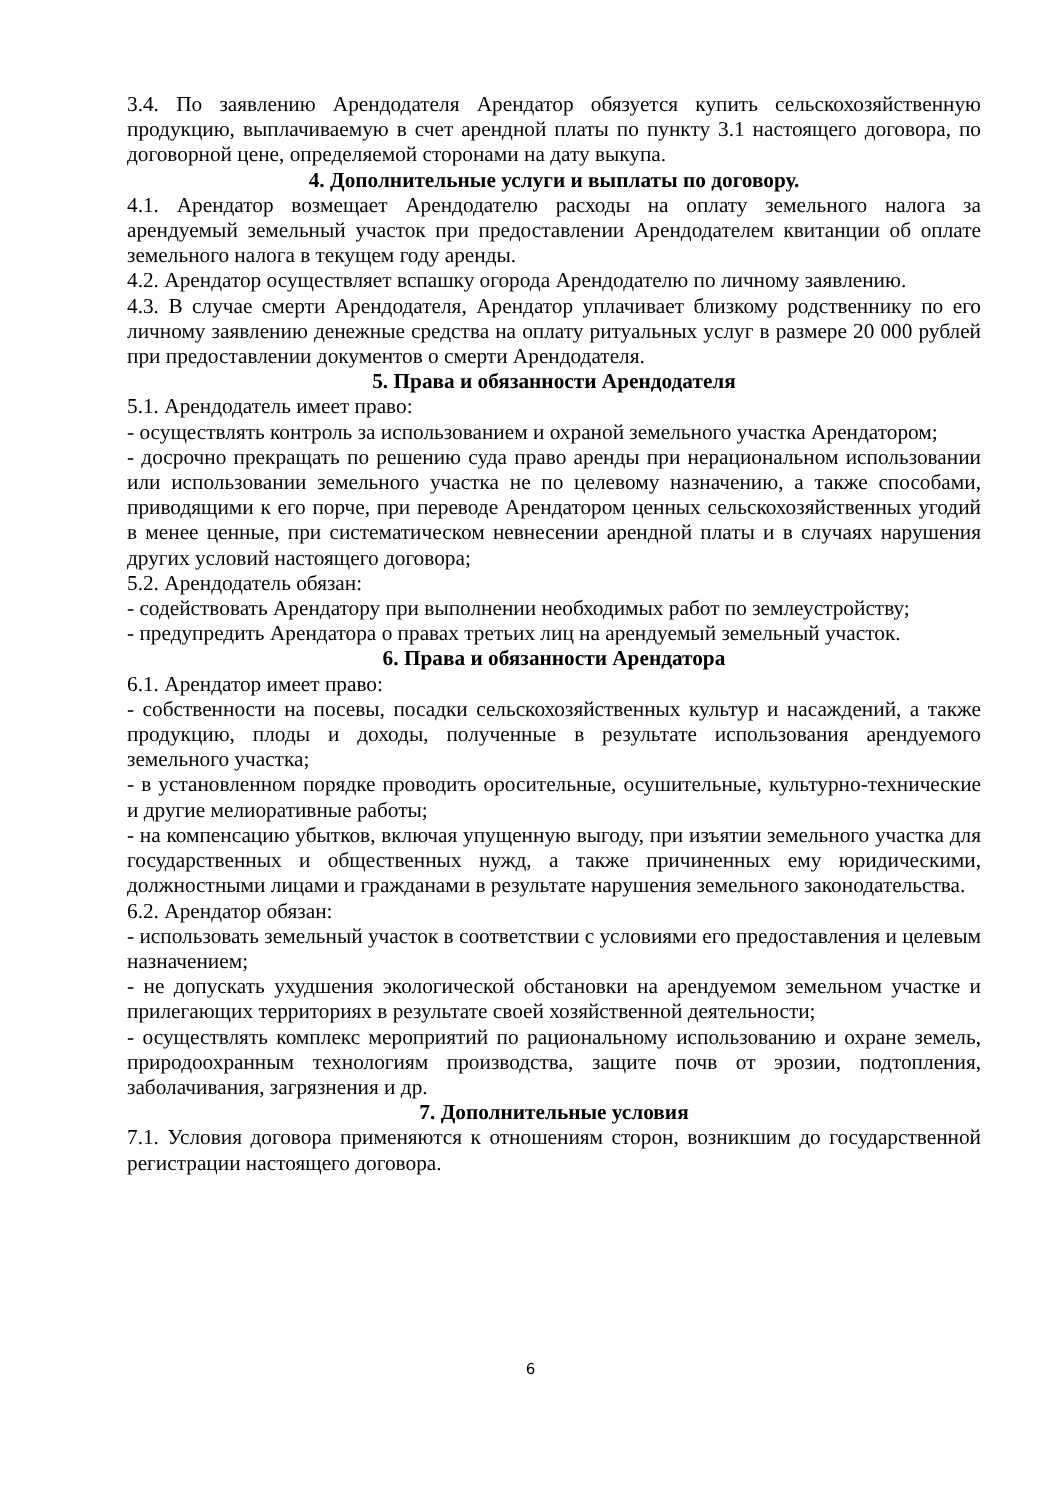3.4. По заявлению Арендодателя Арендатор обязуется купить сельскохозяйственную продукцию, выплачиваемую в счет арендной платы по пункту 3.1 настоящего договора, по договорной цене, определяемой сторонами на дату выкупа.
4. Дополнительные услуги и выплаты по договору.
4.1. Арендатор возмещает Арендодателю расходы на оплату земельного налога за арендуемый земельный участок при предоставлении Арендодателем квитанции об оплате земельного налога в текущем году аренды.
4.2. Арендатор осуществляет вспашку огорода Арендодателю по личному заявлению.
4.3. В случае смерти Арендодателя, Арендатор уплачивает близкому родственнику по его личному заявлению денежные средства на оплату ритуальных услуг в размере 20 000 рублей при предоставлении документов о смерти Арендодателя.
5. Права и обязанности Арендодателя
5.1. Арендодатель имеет право:
- осуществлять контроль за использованием и охраной земельного участка Арендатором;
- досрочно прекращать по решению суда право аренды при нерациональном использовании или использовании земельного участка не по целевому назначению, а также способами, приводящими к его порче, при переводе Арендатором ценных сельскохозяйственных угодий в менее ценные, при систематическом невнесении арендной платы и в случаях нарушения других условий настоящего договора;
5.2. Арендодатель обязан:
- содействовать Арендатору при выполнении необходимых работ по землеустройству;
- предупредить Арендатора о правах третьих лиц на арендуемый земельный участок.
6. Права и обязанности Арендатора
6.1. Арендатор имеет право:
- собственности на посевы, посадки сельскохозяйственных культур и насаждений, а также продукцию, плоды и доходы, полученные в результате использования арендуемого земельного участка;
- в установленном порядке проводить оросительные, осушительные, культурно-технические и другие мелиоративные работы;
- на компенсацию убытков, включая упущенную выгоду, при изъятии земельного участка для государственных и общественных нужд, а также причиненных ему юридическими, должностными лицами и гражданами в результате нарушения земельного законодательства.
6.2. Арендатор обязан:
- использовать земельный участок в соответствии с условиями его предоставления и целевым назначением;
- не допускать ухудшения экологической обстановки на арендуемом земельном участке и прилегающих территориях в результате своей хозяйственной деятельности;
- осуществлять комплекс мероприятий по рациональному использованию и охране земель, природоохранным технологиям производства, защите почв от эрозии, подтопления, заболачивания, загрязнения и др.
7. Дополнительные условия
7.1. Условия договора применяются к отношениям сторон, возникшим до государственной регистрации настоящего договора.
6